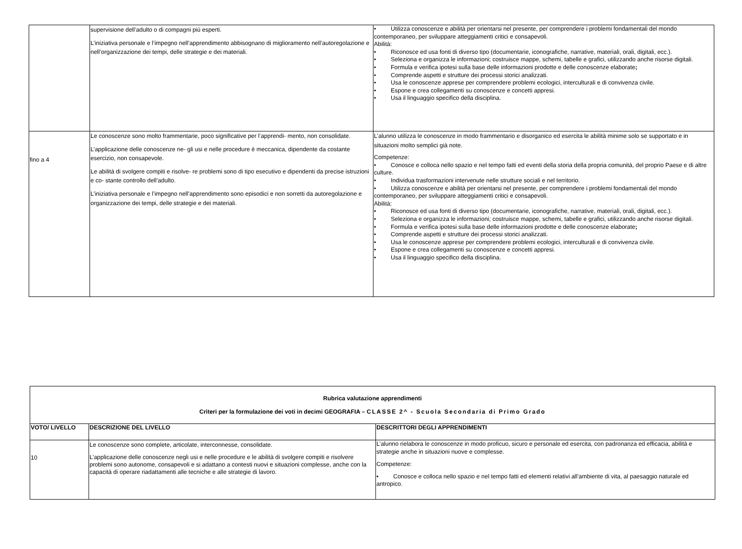| | supervisione dell’adulto o di compagni più esperti. L’iniziativa personale e l’impegno nell’apprendimento abbisognano di miglioramento nell’autoregolazione e nell’organizzazione dei tempi, delle strategie e dei materiali. | • Utilizza conoscenze e abilità per orientarsi nel presente, per comprendere i problemi fondamentali del mondo contemporaneo, per sviluppare atteggiamenti critici e consapevoli. Abilità: • Riconosce ed usa fonti di diverso tipo (documentarie, iconografiche, narrative, materiali, orali, digitali, ecc.). • Seleziona e organizza le informazioni; costruisce mappe, schemi, tabelle e grafici, utilizzando anche risorse digitali. • Formula e verifica ipotesi sulla base delle informazioni prodotte e delle conoscenze elaborate ; • Comprende aspetti e strutture dei processi storici analizzati. • Usa le conoscenze apprese per comprendere problemi ecologici, interculturali e di convivenza civile. • Espone e crea collegamenti su conoscenze e concetti appresi. • Usa il linguaggio specifico della disciplina. |
| fino a 4 | Le conoscenze sono molto frammentarie, poco significative per l’apprendi- mento, non consolidate. L’applicazione delle conoscenze ne- gli usi e nelle procedure è meccanica, dipendente da costante esercizio, non consapevole. Le abilità di svolgere compiti e risolve- re problemi sono di tipo esecutivo e dipendenti da precise istruzioni e co- stante controllo dell’adulto. L’iniziativa personale e l’impegno nell’apprendimento sono episodici e non sorretti da autoregolazione e organizzazione dei tempi, delle strategie e dei materiali. | L’alunno utilizza le conoscenze in modo frammentario e disorganico ed esercita le abilità minime solo se supportato e in situazioni molto semplici già note. Competenze: • Conosce e colloca nello spazio e nel tempo fatti ed eventi della storia della propria comunità, del proprio Paese e di altre culture. • Individua trasformazioni intervenute nelle strutture sociali e nel territorio. • Utilizza conoscenze e abilità per orientarsi nel presente, per comprendere i problemi fondamentali del mondo contemporaneo, per sviluppare atteggiamenti critici e consapevoli. Abilità: • Riconosce ed usa fonti di diverso tipo (documentarie, iconografiche, narrative, materiali, orali, digitali, ecc.). • Seleziona e organizza le informazioni; costruisce mappe, schemi, tabelle e grafici, utilizzando anche risorse digitali. • Formula e verifica ipotesi sulla base delle informazioni prodotte e delle conoscenze elaborate ; • Comprende aspetti e strutture dei processi storici analizzati. • Usa le conoscenze apprese per comprendere problemi ecologici, interculturali e di convivenza civile. • Espone e crea collegamenti su conoscenze e concetti appresi. • Usa il linguaggio specifico della disciplina. |
| Rubrica valutazione apprendimenti Criteri per la formulazione dei voti in decimi GEOGRAFIA – CLASSE 2^ - Scuola Secondaria di Primo Grado | | |
| --- | --- | --- |
| VOTO/ LIVELLO | DESCRIZIONE DEL LIVELLO | DESCRITTORI DEGLI APPRENDIMENTI |
| 10 | Le conoscenze sono complete, articolate, interconnesse, consolidate. L’applicazione delle conoscenze negli usi e nelle procedure e le abilità di svolgere compiti e risolvere problemi sono autonome, consapevoli e si adattano a contesti nuovi e situazioni complesse, anche con la capacità di operare riadattamenti alle tecniche e alle strategie di lavoro. | L’alunno rielabora le conoscenze in modo proficuo, sicuro e personale ed esercita, con padronanza ed efficacia, abilità e strategie anche in situazioni nuove e complesse. Competenze: • Conosce e colloca nello spazio e nel tempo fatti ed elementi relativi all’ambiente di vita, al paesaggio naturale ed antropico. |